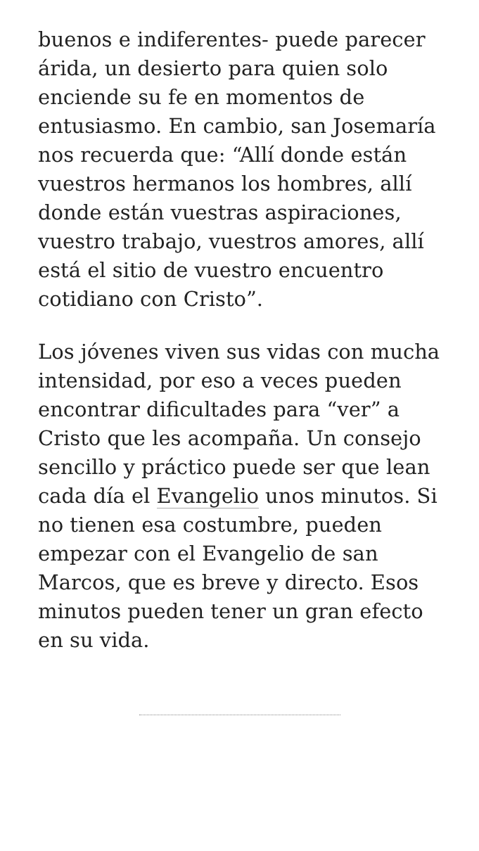buenos e indiferentes- puede parecer árida, un desierto para quien solo enciende su fe en momentos de entusiasmo. En cambio, san Josemaría nos recuerda que: “Allí donde están vuestros hermanos los hombres, allí donde están vuestras aspiraciones, vuestro trabajo, vuestros amores, allí está el sitio de vuestro encuentro cotidiano con Cristo”.
Los jóvenes viven sus vidas con mucha intensidad, por eso a veces pueden encontrar dificultades para “ver” a Cristo que les acompaña. Un consejo sencillo y práctico puede ser que lean cada día el Evangelio unos minutos. Si no tienen esa costumbre, pueden empezar con el Evangelio de san Marcos, que es breve y directo. Esos minutos pueden tener un gran efecto en su vida.